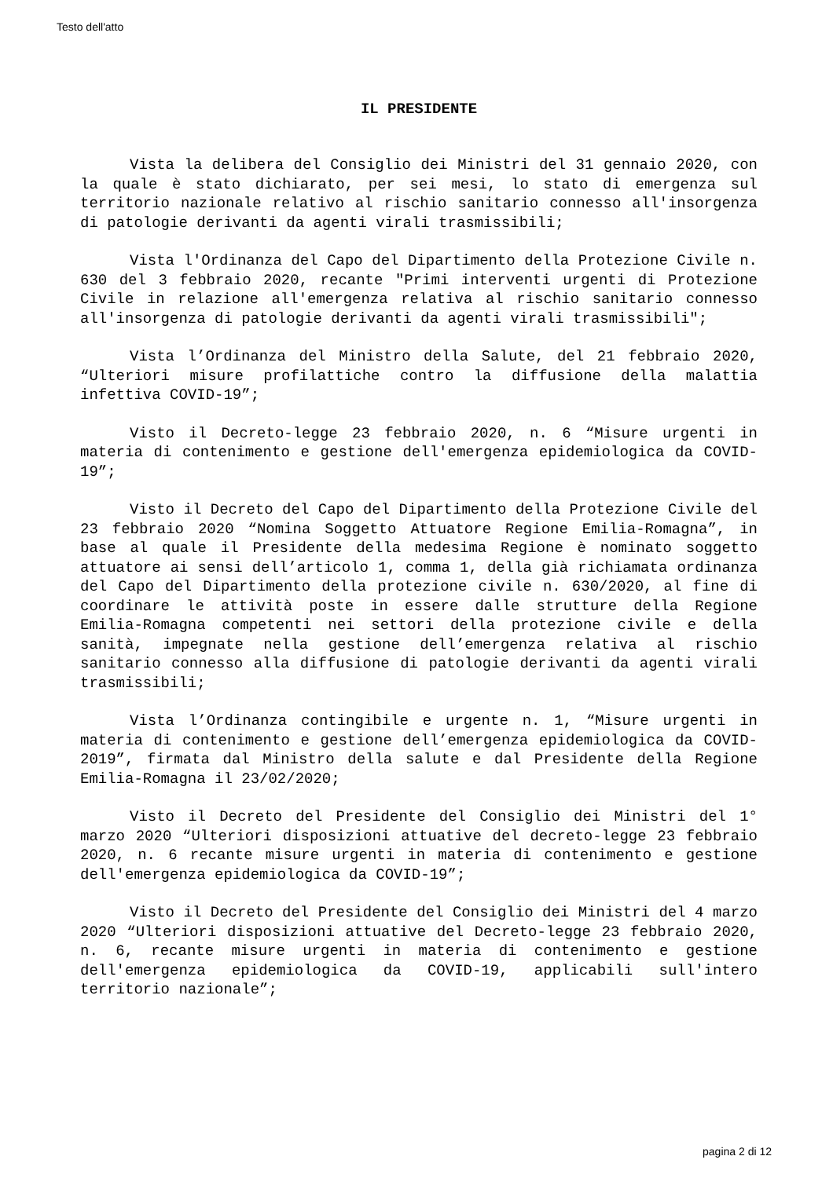Testo dell'atto
IL PRESIDENTE
Vista la delibera del Consiglio dei Ministri del 31 gennaio 2020, con la quale è stato dichiarato, per sei mesi, lo stato di emergenza sul territorio nazionale relativo al rischio sanitario connesso all'insorgenza di patologie derivanti da agenti virali trasmissibili;
Vista l'Ordinanza del Capo del Dipartimento della Protezione Civile n. 630 del 3 febbraio 2020, recante "Primi interventi urgenti di Protezione Civile in relazione all'emergenza relativa al rischio sanitario connesso all'insorgenza di patologie derivanti da agenti virali trasmissibili";
Vista l’Ordinanza del Ministro della Salute, del 21 febbraio 2020, “Ulteriori misure profilattiche contro la diffusione della malattia infettiva COVID-19”;
Visto il Decreto-legge 23 febbraio 2020, n. 6 “Misure urgenti in materia di contenimento e gestione dell'emergenza epidemiologica da COVID-19”;
Visto il Decreto del Capo del Dipartimento della Protezione Civile del 23 febbraio 2020 “Nomina Soggetto Attuatore Regione Emilia-Romagna”, in base al quale il Presidente della medesima Regione è nominato soggetto attuatore ai sensi dell’articolo 1, comma 1, della già richiamata ordinanza del Capo del Dipartimento della protezione civile n. 630/2020, al fine di coordinare le attività poste in essere dalle strutture della Regione Emilia-Romagna competenti nei settori della protezione civile e della sanità, impegnate nella gestione dell’emergenza relativa al rischio sanitario connesso alla diffusione di patologie derivanti da agenti virali trasmissibili;
Vista l’Ordinanza contingibile e urgente n. 1, “Misure urgenti in materia di contenimento e gestione dell’emergenza epidemiologica da COVID-2019”, firmata dal Ministro della salute e dal Presidente della Regione Emilia-Romagna il 23/02/2020;
Visto il Decreto del Presidente del Consiglio dei Ministri del 1° marzo 2020 “Ulteriori disposizioni attuative del decreto-legge 23 febbraio 2020, n. 6 recante misure urgenti in materia di contenimento e gestione dell'emergenza epidemiologica da COVID-19”;
Visto il Decreto del Presidente del Consiglio dei Ministri del 4 marzo 2020 “Ulteriori disposizioni attuative del Decreto-legge 23 febbraio 2020, n. 6, recante misure urgenti in materia di contenimento e gestione dell'emergenza epidemiologica da COVID-19, applicabili sull'intero territorio nazionale”;
pagina 2 di 12